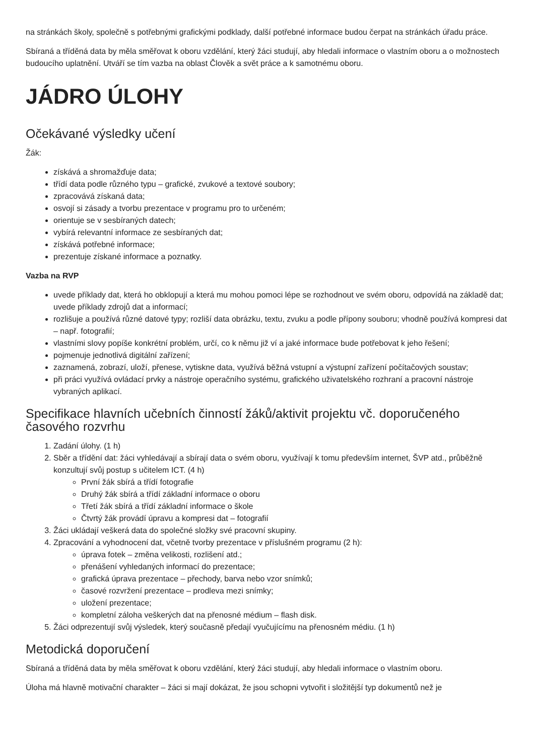na stránkách školy, společně s potřebnými grafickými podklady, další potřebné informace budou čerpat na stránkách úřadu práce.
Sbíraná a tříděná data by měla směřovat k oboru vzdělání, který žáci studují, aby hledali informace o vlastním oboru a o možnostech budoucího uplatnění. Utváří se tím vazba na oblast Člověk a svět práce a k samotnému oboru.
JÁDRO ÚLOHY
Očekávané výsledky učení
Žák:
získává a shromažďuje data;
třídí data podle různého typu – grafické, zvukové a textové soubory;
zpracovává získaná data;
osvojí si zásady a tvorbu prezentace v programu pro to určeném;
orientuje se v sesbíraných datech;
vybírá relevantní informace ze sesbíraných dat;
získává potřebné informace;
prezentuje získané informace a poznatky.
Vazba na RVP
uvede příklady dat, která ho obklopují a která mu mohou pomoci lépe se rozhodnout ve svém oboru, odpovídá na základě dat; uvede příklady zdrojů dat a informací;
rozlišuje a používá různé datové typy; rozliší data obrázku, textu, zvuku a podle přípony souboru; vhodně používá kompresi dat – např. fotografií;
vlastními slovy popíše konkrétní problém, určí, co k němu již ví a jaké informace bude potřebovat k jeho řešení;
pojmenuje jednotlivá digitální zařízení;
zaznamená, zobrazí, uloží, přenese, vytiskne data, využívá běžná vstupní a výstupní zařízení počítačových soustav;
při práci využívá ovládací prvky a nástroje operačního systému, grafického uživatelského rozhraní a pracovní nástroje vybraných aplikací.
Specifikace hlavních učebních činností žáků/aktivit projektu vč. doporučeného časového rozvrhu
1. Zadání úlohy. (1 h)
2. Sběr a třídění dat: žáci vyhledávají a sbírají data o svém oboru, využívají k tomu především internet, ŠVP atd., průběžně konzultují svůj postup s učitelem ICT. (4 h)
První žák sbírá a třídí fotografie
Druhý žák sbírá a třídí základní informace o oboru
Třetí žák sbírá a třídí základní informace o škole
Čtvrtý žák provádí úpravu a kompresi dat – fotografií
3. Žáci ukládají veškerá data do společné složky své pracovní skupiny.
4. Zpracování a vyhodnocení dat, včetně tvorby prezentace v příslušném programu (2 h):
úprava fotek – změna velikosti, rozlišení atd.;
přenášení vyhledaných informací do prezentace;
grafická úprava prezentace – přechody, barva nebo vzor snímků;
časové rozvržení prezentace – prodleva mezi snímky;
uložení prezentace;
kompletní záloha veškerých dat na přenosné médium – flash disk.
5. Žáci odprezentují svůj výsledek, který současně předají vyučujícímu na přenosném médiu. (1 h)
Metodická doporučení
Sbíraná a tříděná data by měla směřovat k oboru vzdělání, který žáci studují, aby hledali informace o vlastním oboru.
Úloha má hlavně motivační charakter – žáci si mají dokázat, že jsou schopni vytvořit i složitější typ dokumentů než je